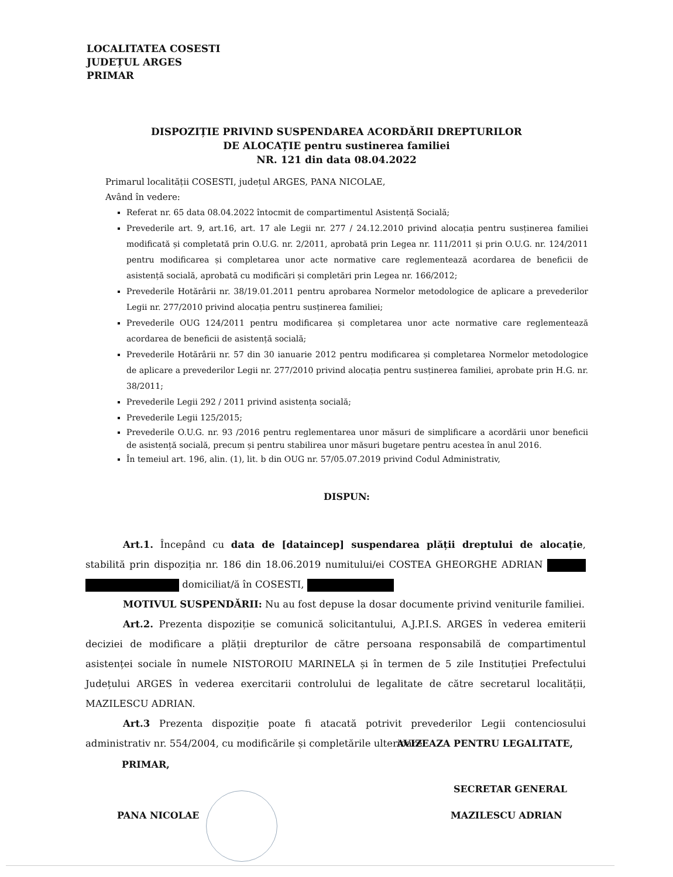LOCALITATEA COSESTI
JUDEȚUL ARGES
PRIMAR
DISPOZIȚIE PRIVIND SUSPENDAREA ACORDĂRII DREPTURILOR
DE ALOCAȚIE pentru sustinerea familiei
NR. 121 din data 08.04.2022
Primarul localității COSESTI, județul ARGES, PANA NICOLAE,
Având în vedere:
Referat nr. 65 data 08.04.2022 întocmit de compartimentul Asistență Socială;
Prevederile art. 9, art.16, art. 17 ale Legii nr. 277 / 24.12.2010 privind alocația pentru susținerea familiei modificată și completată prin O.U.G. nr. 2/2011, aprobată prin Legea nr. 111/2011 și prin O.U.G. nr. 124/2011 pentru modificarea și completarea unor acte normative care reglementează acordarea de beneficii de asistență socială, aprobată cu modificări și completări prin Legea nr. 166/2012;
Prevederile Hotărârii nr. 38/19.01.2011 pentru aprobarea Normelor metodologice de aplicare a prevederilor Legii nr. 277/2010 privind alocația pentru susținerea familiei;
Prevederile OUG 124/2011 pentru modificarea și completarea unor acte normative care reglementează acordarea de beneficii de asistență socială;
Prevederile Hotărârii nr. 57 din 30 ianuarie 2012 pentru modificarea și completarea Normelor metodologice de aplicare a prevederilor Legii nr. 277/2010 privind alocația pentru susținerea familiei, aprobate prin H.G. nr. 38/2011;
Prevederile Legii 292 / 2011 privind asistența socială;
Prevederile Legii 125/2015;
Prevederile O.U.G. nr. 93 /2016 pentru reglementarea unor măsuri de simplificare a acordării unor beneficii de asistență socială, precum și pentru stabilirea unor măsuri bugetare pentru acestea în anul 2016.
În temeiul art. 196, alin. (1), lit. b din OUG nr. 57/05.07.2019 privind Codul Administrativ,
DISPUN:
Art.1. Începând cu data de [dataincep] suspendarea plății dreptului de alocație, stabilită prin dispoziția nr. 186 din 18.06.2019 numitului/ei COSTEA GHEORGHE ADRIAN domiciliat/ă în COSESTI,
MOTIVUL SUSPENDĂRII: Nu au fost depuse la dosar documente privind veniturile familiei.
Art.2. Prezenta dispoziție se comunică solicitantului, A.J.P.I.S. ARGES în vederea emiterii deciziei de modificare a plății drepturilor de către persoana responsabilă de compartimentul asistenței sociale în numele NISTOROIU MARINELA și în termen de 5 zile Instituției Prefectului Județului ARGES în vederea exercitarii controlului de legalitate de către secretarul localității, MAZILESCU ADRIAN.
Art.3 Prezenta dispoziție poate fi atacată potrivit prevederilor Legii contenciosului administrativ nr. 554/2004, cu modificările și completările ulterioare.
AVIZEAZA PENTRU LEGALITATE,
PRIMAR,
SECRETAR GENERAL
PANA NICOLAE MAZILESCU ADRIAN